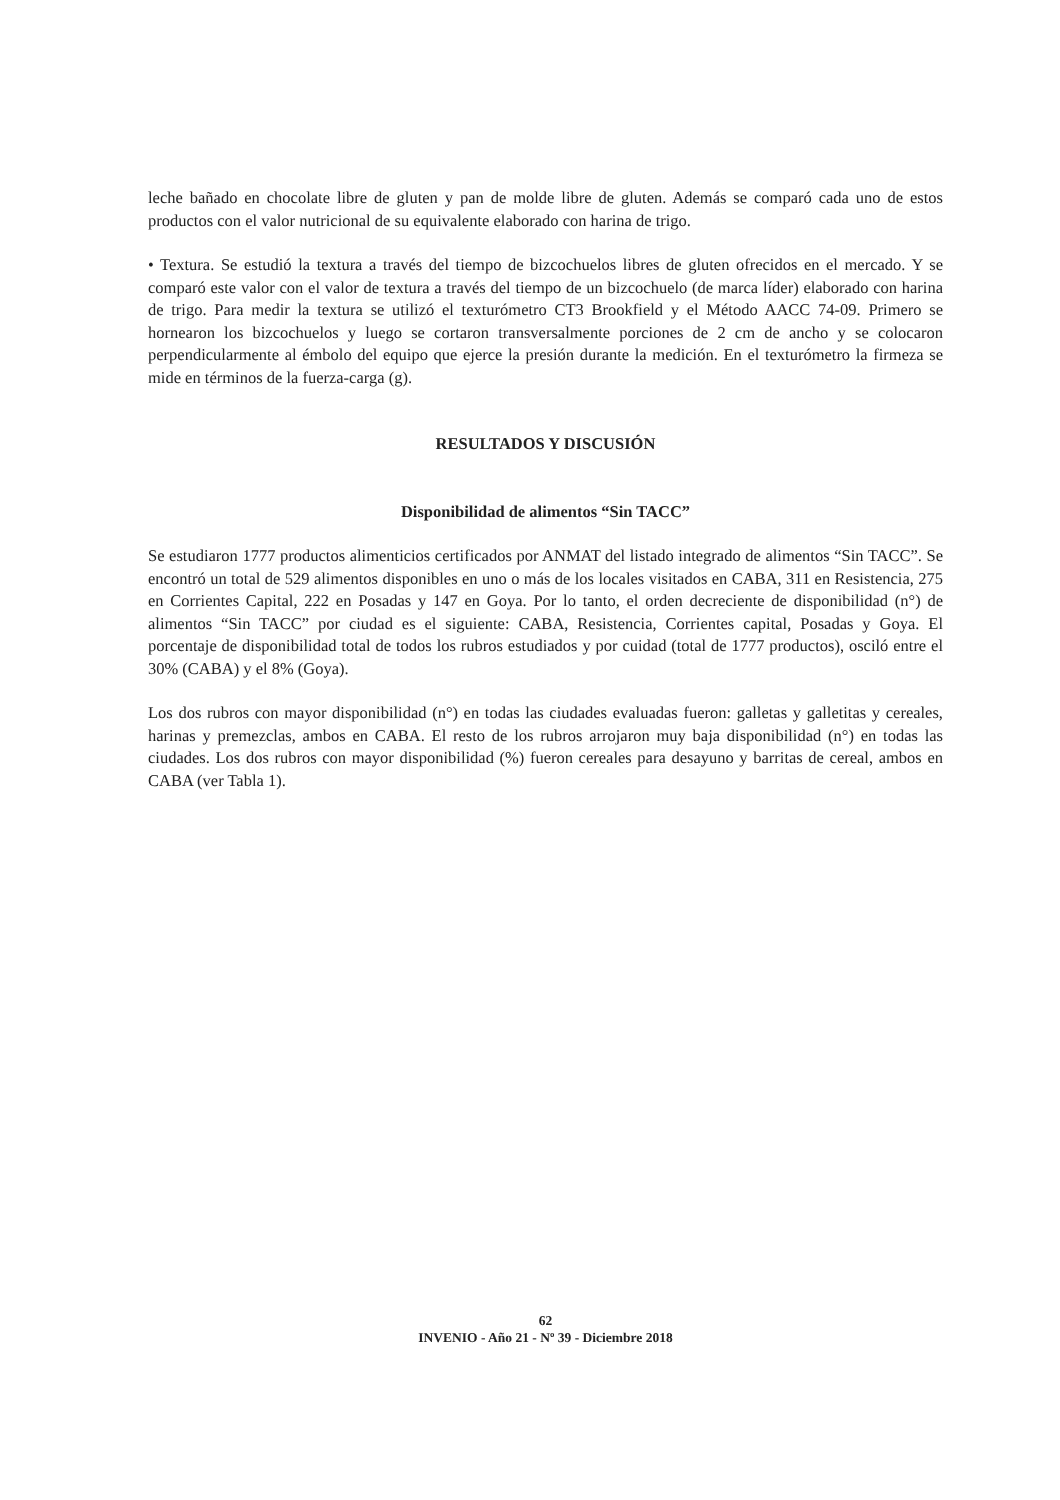leche bañado en chocolate libre de gluten y pan de molde libre de gluten. Además se comparó cada uno de estos productos con el valor nutricional de su equivalente elaborado con harina de trigo.
• Textura. Se estudió la textura a través del tiempo de bizcochuelos libres de gluten ofrecidos en el mercado. Y se comparó este valor con el valor de textura a través del tiempo de un bizcochuelo (de marca líder) elaborado con harina de trigo. Para medir la textura se utilizó el texturómetro CT3 Brookfield y el Método AACC 74-09. Primero se hornearon los bizcochuelos y luego se cortaron transversalmente porciones de 2 cm de ancho y se colocaron perpendicularmente al émbolo del equipo que ejerce la presión durante la medición. En el texturómetro la firmeza se mide en términos de la fuerza-carga (g).
RESULTADOS Y DISCUSIÓN
Disponibilidad de alimentos “Sin TACC”
Se estudiaron 1777 productos alimenticios certificados por ANMAT del listado integrado de alimentos “Sin TACC”. Se encontró un total de 529 alimentos disponibles en uno o más de los locales visitados en CABA, 311 en Resistencia, 275 en Corrientes Capital, 222 en Posadas y 147 en Goya. Por lo tanto, el orden decreciente de disponibilidad (n°) de alimentos “Sin TACC” por ciudad es el siguiente: CABA, Resistencia, Corrientes capital, Posadas y Goya. El porcentaje de disponibilidad total de todos los rubros estudiados y por cuidad (total de 1777 productos), osciló entre el 30% (CABA) y el 8% (Goya).
Los dos rubros con mayor disponibilidad (n°) en todas las ciudades evaluadas fueron: galletas y galletitas y cereales, harinas y premezclas, ambos en CABA. El resto de los rubros arrojaron muy baja disponibilidad (n°) en todas las ciudades. Los dos rubros con mayor disponibilidad (%) fueron cereales para desayuno y barritas de cereal, ambos en CABA (ver Tabla 1).
62
INVENIO - Año 21 - Nº 39 - Diciembre 2018